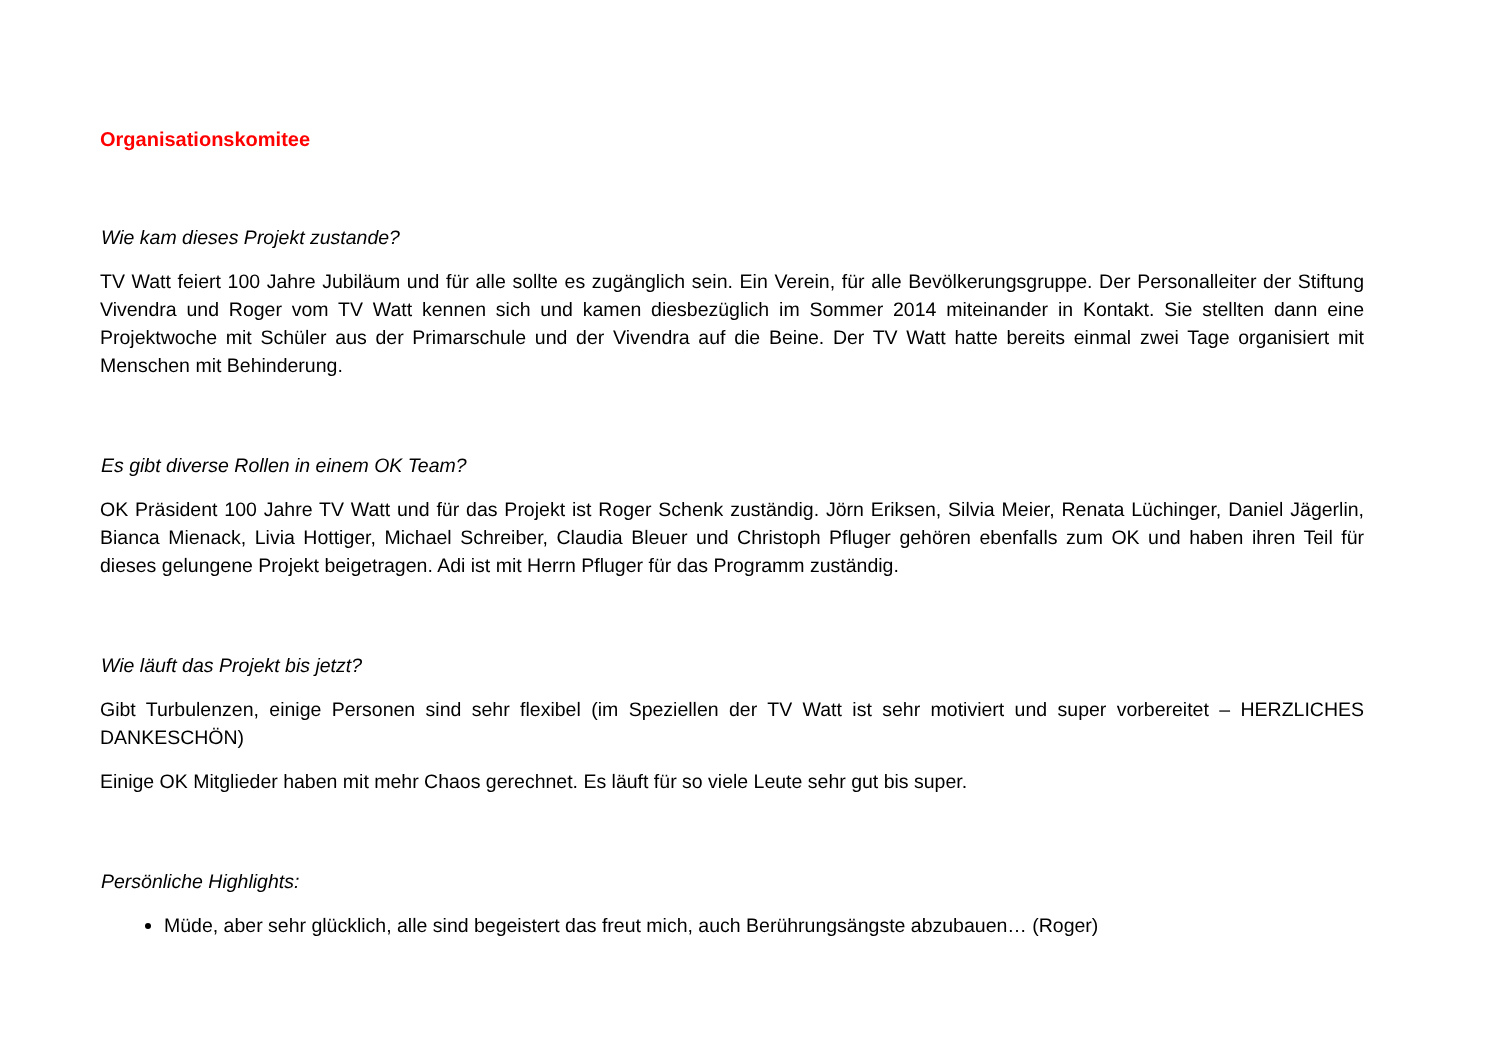Organisationskomitee
Wie kam dieses Projekt zustande?
TV Watt feiert 100 Jahre Jubiläum und für alle sollte es zugänglich sein. Ein Verein, für alle Bevölkerungsgruppe. Der Personalleiter der Stiftung Vivendra und Roger vom TV Watt kennen sich und kamen diesbezüglich im Sommer 2014 miteinander in Kontakt. Sie stellten dann eine Projektwoche mit Schüler aus der Primarschule und der Vivendra auf die Beine. Der TV Watt hatte bereits einmal zwei Tage organisiert mit Menschen mit Behinderung.
Es gibt diverse Rollen in einem OK Team?
OK Präsident 100 Jahre TV Watt und für das Projekt ist Roger Schenk zuständig. Jörn Eriksen, Silvia Meier, Renata Lüchinger, Daniel Jägerlin, Bianca Mienack, Livia Hottiger, Michael Schreiber, Claudia Bleuer und Christoph Pfluger gehören ebenfalls zum OK und haben ihren Teil für dieses gelungene Projekt beigetragen. Adi ist mit Herrn Pfluger für das Programm zuständig.
Wie läuft das Projekt bis jetzt?
Gibt Turbulenzen, einige Personen sind sehr flexibel (im Speziellen der TV Watt ist sehr motiviert und super vorbereitet – HERZLICHES DANKESCHÖN)
Einige OK Mitglieder haben mit mehr Chaos gerechnet. Es läuft für so viele Leute sehr gut bis super.
Persönliche Highlights:
Müde, aber sehr glücklich, alle sind begeistert das freut mich, auch Berührungsängste abzubauen… (Roger)